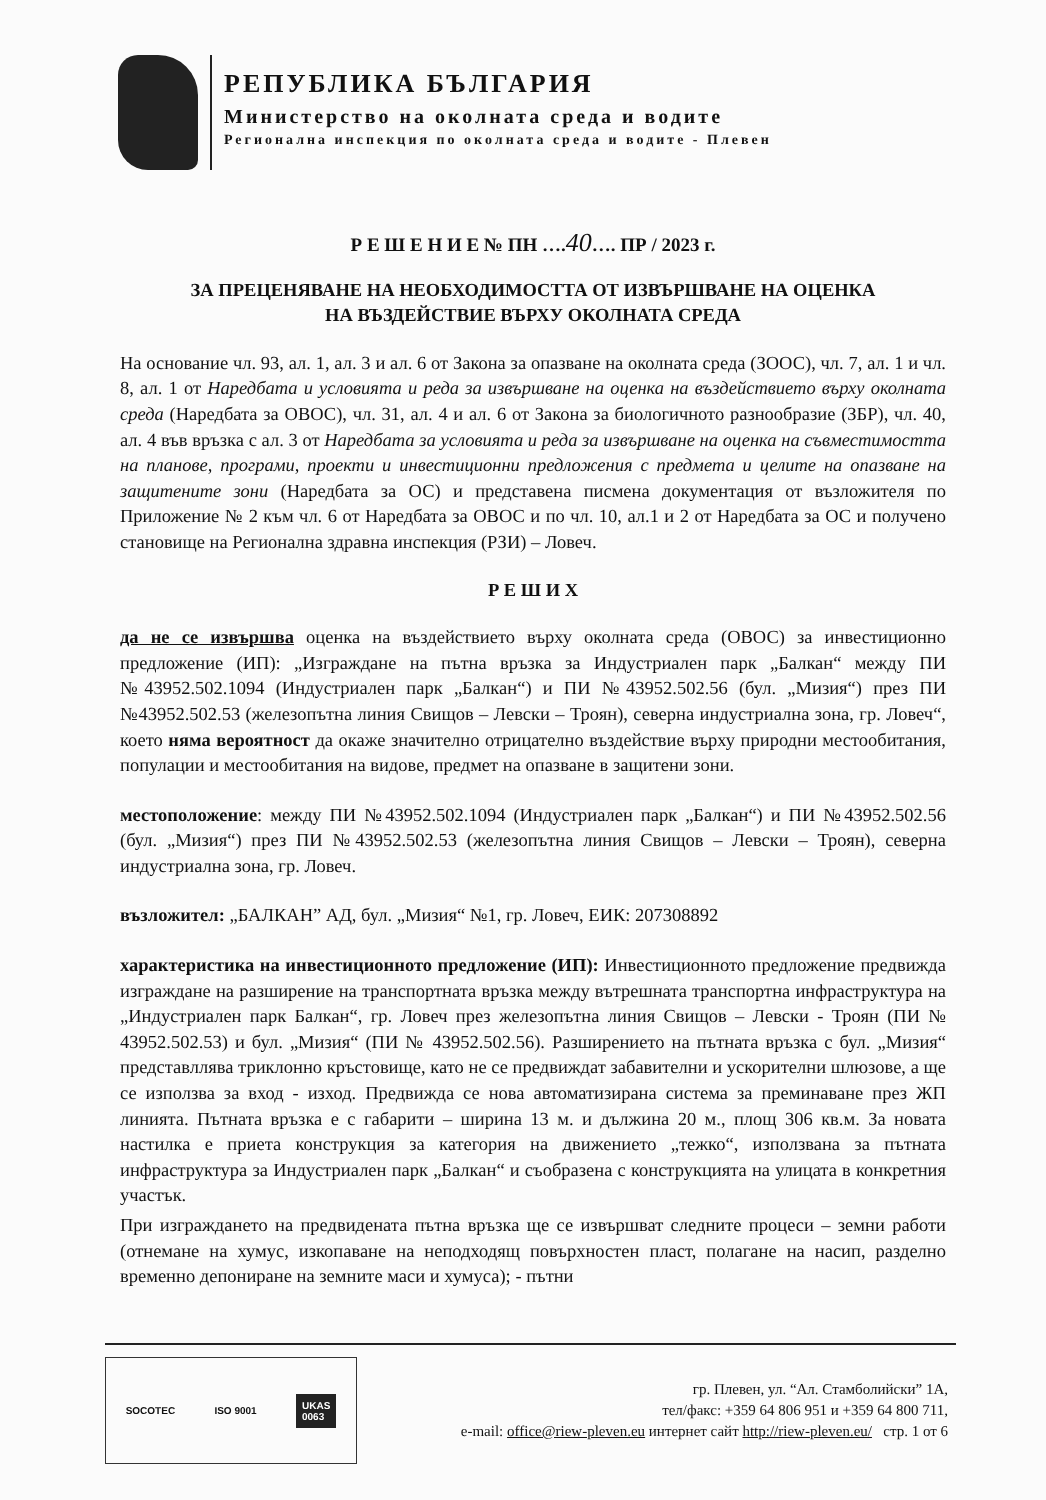РЕПУБЛИКА БЪЛГАРИЯ
Министерство на околната среда и водите
Регионална инспекция по околната среда и водите - Плевен
Р Е Ш Е Н И Е № ПН ….40…. ПР / 2023 г.
ЗА ПРЕЦЕНЯВАНЕ НА НЕОБХОДИМОСТТА ОТ ИЗВЪРШВАНЕ НА ОЦЕНКА
НА ВЪЗДЕЙСТВИЕ ВЪРХУ ОКОЛНАТА СРЕДА
На основание чл. 93, ал. 1, ал. 3 и ал. 6 от Закона за опазване на околната среда (ЗООС), чл. 7, ал. 1 и чл. 8, ал. 1 от Наредбата и условията и реда за извършване на оценка на въздействието върху околната среда (Наредбата за ОВОС), чл. 31, ал. 4 и ал. 6 от Закона за биологичното разнообразие (ЗБР), чл. 40, ал. 4 във връзка с ал. 3 от Наредбата за условията и реда за извършване на оценка на съвместимостта на планове, програми, проекти и инвестиционни предложения с предмета и целите на опазване на защитените зони (Наредбата за ОС) и представена писмена документация от възложителя по Приложение № 2 към чл. 6 от Наредбата за ОВОС и по чл. 10, ал.1 и 2 от Наредбата за ОС и получено становище на Регионална здравна инспекция (РЗИ) – Ловеч.
Р Е Ш И Х
да не се извършва оценка на въздействието върху околната среда (ОВОС) за инвестиционно предложение (ИП): „Изграждане на пътна връзка за Индустриален парк „Балкан“ между ПИ №43952.502.1094 (Индустриален парк „Балкан“) и ПИ №43952.502.56 (бул. „Мизия“) през ПИ №43952.502.53 (железопътна линия Свищов – Левски – Троян), северна индустриална зона, гр. Ловеч“, което няма вероятност да окаже значително отрицателно въздействие върху природни местообитания, популации и местообитания на видове, предмет на опазване в защитени зони.
местоположение: между ПИ №43952.502.1094 (Индустриален парк „Балкан“) и ПИ №43952.502.56 (бул. „Мизия“) през ПИ №43952.502.53 (железопътна линия Свищов – Левски – Троян), северна индустриална зона, гр. Ловеч.
възложител: „БАЛКАН” АД, бул. „Мизия“ №1, гр. Ловеч, ЕИК: 207308892
характеристика на инвестиционното предложение (ИП): Инвестиционното предложение предвижда изграждане на разширение на транспортната връзка между вътрешната транспортна инфраструктура на „Индустриален парк Балкан“, гр. Ловеч през железопътна линия Свищов – Левски - Троян (ПИ № 43952.502.53) и бул. „Мизия“ (ПИ № 43952.502.56). Разширението на пътната връзка с бул. „Мизия“ представллява триклонно кръстовище, като не се предвиждат забавителни и ускорителни шлюзове, а ще се използва за вход - изход. Предвижда се нова автоматизирана система за преминаване през ЖП линията. Пътната връзка е с габарити – ширина 13 м. и дължина 20 м., площ 306 кв.м. За новата настилка е приета конструкция за категория на движението „тежко“, използвана за пътната инфраструктура за Индустриален парк „Балкан“ и съобразена с конструкцията на улицата в конкретния участък.
При изграждането на предвидената пътна връзка ще се извършват следните процеси – земни работи (отнемане на хумус, изкопаване на неподходящ повърхностен пласт, полагане на насип, разделно временно депониране на земните маси и хумуса); - пътни
SOCOTEC ISO 9001 UKAS
0063
гр. Плевен, ул. “Ал. Стамболийски” 1А,
тел/факс: +359 64 806 951 и +359 64 800 711,
e-mail: office@riew-pleven.eu интернет сайт http://riew-pleven.eu/ стр. 1 от 6